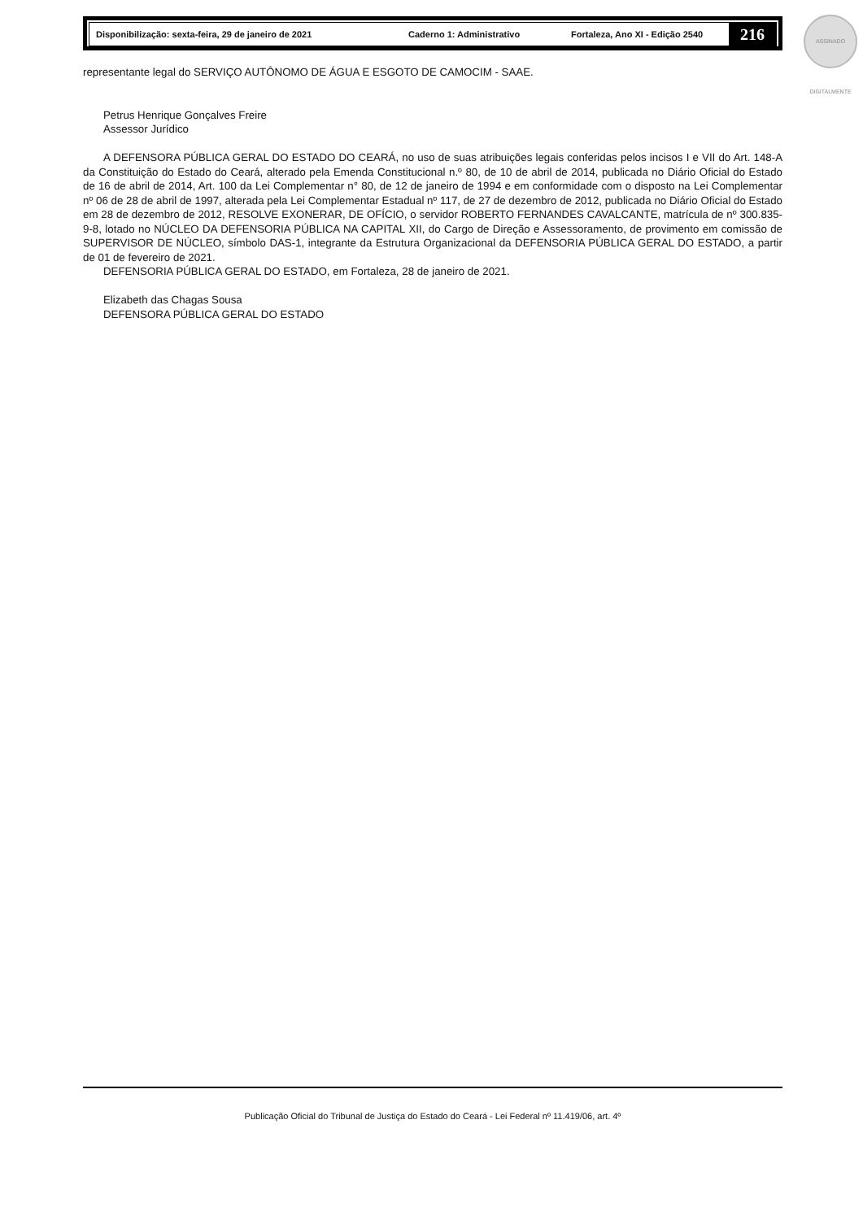Disponibilização: sexta-feira, 29 de janeiro de 2021 Caderno 1: Administrativo Fortaleza, Ano XI - Edição 2540
216
ASSINADO DIGITALMENTE
representante legal do SERVIÇO AUTÔNOMO DE ÁGUA E ESGOTO DE CAMOCIM - SAAE.
Petrus Henrique Gonçalves Freire
Assessor Jurídico
A DEFENSORA PÚBLICA GERAL DO ESTADO DO CEARÁ, no uso de suas atribuições legais conferidas pelos incisos I e VII do Art. 148-A da Constituição do Estado do Ceará, alterado pela Emenda Constitucional n.º 80, de 10 de abril de 2014, publicada no Diário Oficial do Estado de 16 de abril de 2014, Art. 100 da Lei Complementar n° 80, de 12 de janeiro de 1994 e em conformidade com o disposto na Lei Complementar nº 06 de 28 de abril de 1997, alterada pela Lei Complementar Estadual nº 117, de 27 de dezembro de 2012, publicada no Diário Oficial do Estado em 28 de dezembro de 2012, RESOLVE EXONERAR, DE OFÍCIO, o servidor ROBERTO FERNANDES CAVALCANTE, matrícula de nº 300.835-9-8, lotado no NÚCLEO DA DEFENSORIA PÚBLICA NA CAPITAL XII, do Cargo de Direção e Assessoramento, de provimento em comissão de SUPERVISOR DE NÚCLEO, símbolo DAS-1, integrante da Estrutura Organizacional da DEFENSORIA PÚBLICA GERAL DO ESTADO, a partir de 01 de fevereiro de 2021.
DEFENSORIA PÚBLICA GERAL DO ESTADO, em Fortaleza, 28 de janeiro de 2021.
Elizabeth das Chagas Sousa
DEFENSORA PÚBLICA GERAL DO ESTADO
Publicação Oficial do Tribunal de Justiça do Estado do Ceará - Lei Federal nº 11.419/06, art. 4º